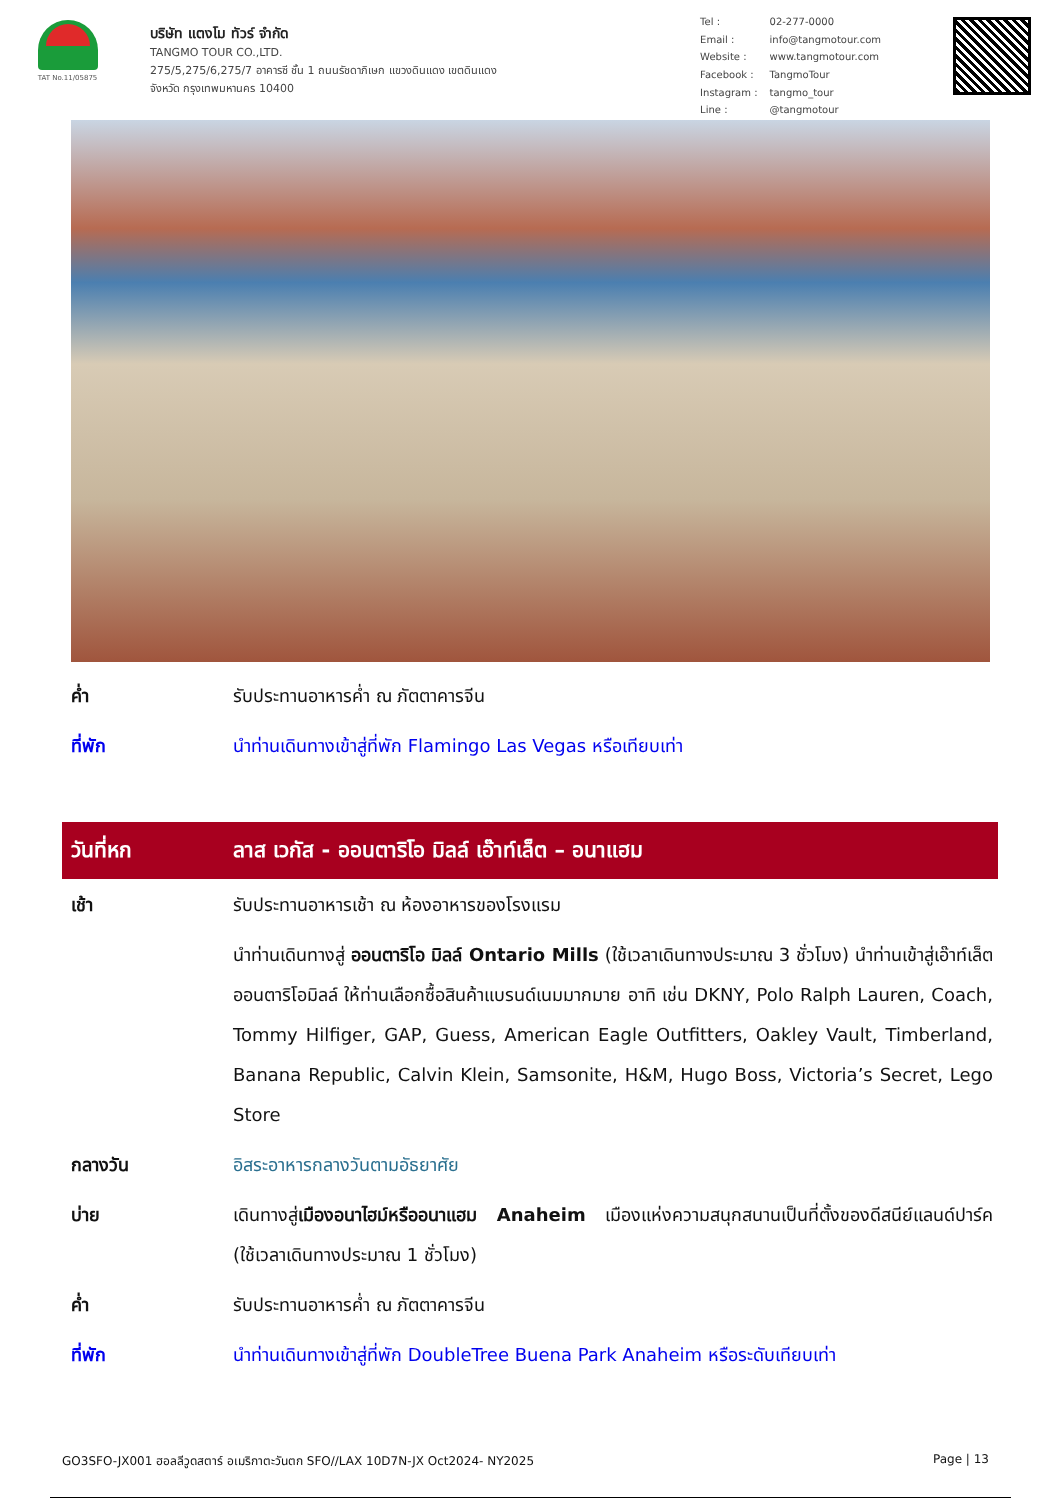TAT No.11/05875
บริษัท แตงโม ทัวร์ จำกัด
TANGMO TOUR CO.,LTD.
275/5,275/6,275/7 อาคารซี ชั้น 1 ถนนรัชดาภิเษก แขวงดินแดง เขตดินแดง
จังหวัด กรุงเทพมหานคร 10400
| Tel : | 02-277-0000 |
| Email : | info@tangmotour.com |
| Website : | www.tangmotour.com |
| Facebook : | TangmoTour |
| Instagram : | tangmo_tour |
| Line : | @tangmotour |
ค่ำ รับประทานอาหารค่ำ ณ ภัตตาคารจีน
ที่พัก นำท่านเดินทางเข้าสู่ที่พัก Flamingo Las Vegas หรือเทียบเท่า
วันที่หก
ลาส เวกัส - ออนตาริโอ มิลล์ เอ๊าท์เล็ต – อนาแฮม
เช้า รับประทานอาหารเช้า ณ ห้องอาหารของโรงแรม
นำท่านเดินทางสู่ ออนตาริโอ มิลล์ Ontario Mills (ใช้เวลาเดินทางประมาณ 3 ชั่วโมง) นำท่านเข้าสู่เอ๊าท์เล็ต ออนตาริโอมิลล์ ให้ท่านเลือกซื้อสินค้าแบรนด์เนมมากมาย อาทิ เช่น DKNY, Polo Ralph Lauren, Coach, Tommy Hilfiger, GAP, Guess, American Eagle Outfitters, Oakley Vault, Timberland, Banana Republic, Calvin Klein, Samsonite, H&M, Hugo Boss, Victoria’s Secret, Lego Store
กลางวัน อิสระอาหารกลางวันตามอัธยาศัย
บ่าย เดินทางสู่เมืองอนาไฮม์หรืออนาแฮม Anaheim เมืองแห่งความสนุกสนานเป็นที่ตั้งของดีสนีย์แลนด์ปาร์ค (ใช้เวลาเดินทางประมาณ 1 ชั่วโมง)
ค่ำ รับประทานอาหารค่ำ ณ ภัตตาคารจีน
ที่พัก นำท่านเดินทางเข้าสู่ที่พัก DoubleTree Buena Park Anaheim หรือระดับเทียบเท่า
GO3SFO-JX001 ฮอลลีวูดสตาร์ อเมริกาตะวันตก SFO//LAX 10D7N-JX Oct2024- NY2025 Page | 13